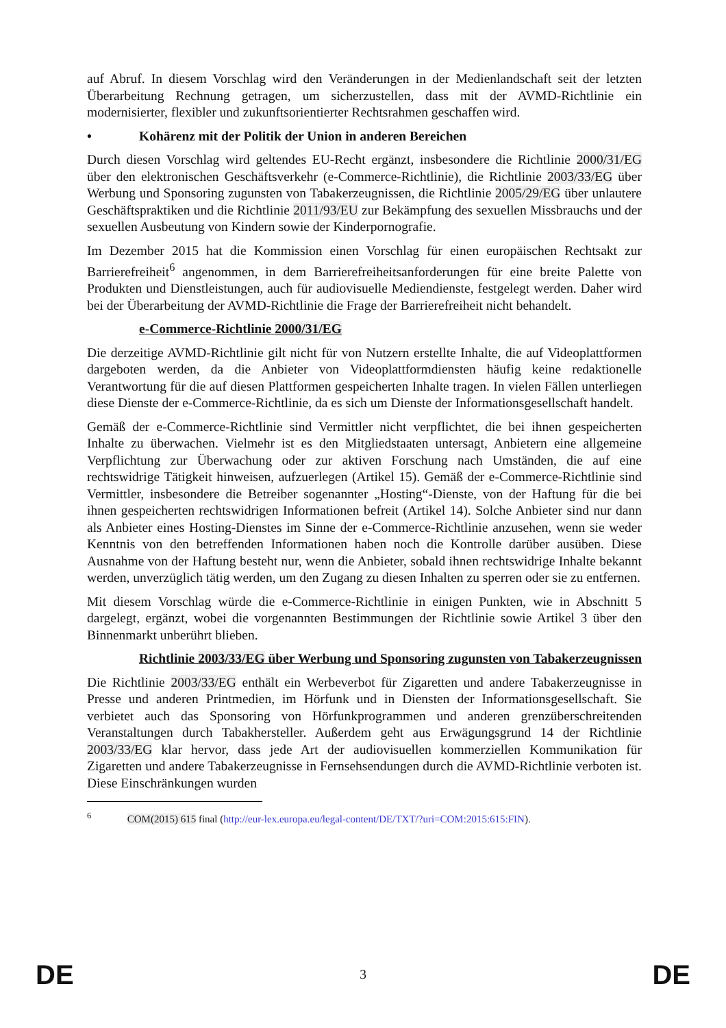auf Abruf. In diesem Vorschlag wird den Veränderungen in der Medienlandschaft seit der letzten Überarbeitung Rechnung getragen, um sicherzustellen, dass mit der AVMD-Richtlinie ein modernisierter, flexibler und zukunftsorientierter Rechtsrahmen geschaffen wird.
• Kohärenz mit der Politik der Union in anderen Bereichen
Durch diesen Vorschlag wird geltendes EU-Recht ergänzt, insbesondere die Richtlinie 2000/31/EG über den elektronischen Geschäftsverkehr (e-Commerce-Richtlinie), die Richtlinie 2003/33/EG über Werbung und Sponsoring zugunsten von Tabakerzeugnissen, die Richtlinie 2005/29/EG über unlautere Geschäftspraktiken und die Richtlinie 2011/93/EU zur Bekämpfung des sexuellen Missbrauchs und der sexuellen Ausbeutung von Kindern sowie der Kinderpornografie.
Im Dezember 2015 hat die Kommission einen Vorschlag für einen europäischen Rechtsakt zur Barrierefreiheit<sup>6</sup> angenommen, in dem Barrierefreiheitsanforderungen für eine breite Palette von Produkten und Dienstleistungen, auch für audiovisuelle Mediendienste, festgelegt werden. Daher wird bei der Überarbeitung der AVMD-Richtlinie die Frage der Barrierefreiheit nicht behandelt.
e-Commerce-Richtlinie 2000/31/EG
Die derzeitige AVMD-Richtlinie gilt nicht für von Nutzern erstellte Inhalte, die auf Videoplattformen dargeboten werden, da die Anbieter von Videoplattformdiensten häufig keine redaktionelle Verantwortung für die auf diesen Plattformen gespeicherten Inhalte tragen. In vielen Fällen unterliegen diese Dienste der e-Commerce-Richtlinie, da es sich um Dienste der Informationsgesellschaft handelt.
Gemäß der e-Commerce-Richtlinie sind Vermittler nicht verpflichtet, die bei ihnen gespeicherten Inhalte zu überwachen. Vielmehr ist es den Mitgliedstaaten untersagt, Anbietern eine allgemeine Verpflichtung zur Überwachung oder zur aktiven Forschung nach Umständen, die auf eine rechtswidrige Tätigkeit hinweisen, aufzuerlegen (Artikel 15). Gemäß der e-Commerce-Richtlinie sind Vermittler, insbesondere die Betreiber sogenannter „Hosting“-Dienste, von der Haftung für die bei ihnen gespeicherten rechtswidrigen Informationen befreit (Artikel 14). Solche Anbieter sind nur dann als Anbieter eines Hosting-Dienstes im Sinne der e-Commerce-Richtlinie anzusehen, wenn sie weder Kenntnis von den betreffenden Informationen haben noch die Kontrolle darüber ausüben. Diese Ausnahme von der Haftung besteht nur, wenn die Anbieter, sobald ihnen rechtswidrige Inhalte bekannt werden, unverzüglich tätig werden, um den Zugang zu diesen Inhalten zu sperren oder sie zu entfernen.
Mit diesem Vorschlag würde die e-Commerce-Richtlinie in einigen Punkten, wie in Abschnitt 5 dargelegt, ergänzt, wobei die vorgenannten Bestimmungen der Richtlinie sowie Artikel 3 über den Binnenmarkt unberührt blieben.
Richtlinie 2003/33/EG über Werbung und Sponsoring zugunsten von Tabakerzeugnissen
Die Richtlinie 2003/33/EG enthält ein Werbeverbot für Zigaretten und andere Tabakerzeugnisse in Presse und anderen Printmedien, im Hörfunk und in Diensten der Informationsgesellschaft. Sie verbietet auch das Sponsoring von Hörfunkprogrammen und anderen grenzüberschreitenden Veranstaltungen durch Tabakhersteller. Außerdem geht aus Erwägungsgrund 14 der Richtlinie 2003/33/EG klar hervor, dass jede Art der audiovisuellen kommerziellen Kommunikation für Zigaretten und andere Tabakerzeugnisse in Fernsehsendungen durch die AVMD-Richtlinie verboten ist. Diese Einschränkungen wurden
<sup>6</sup> COM(2015) 615 final (http://eur-lex.europa.eu/legal-content/DE/TXT/?uri=COM:2015:615:FIN).
DE 3 DE